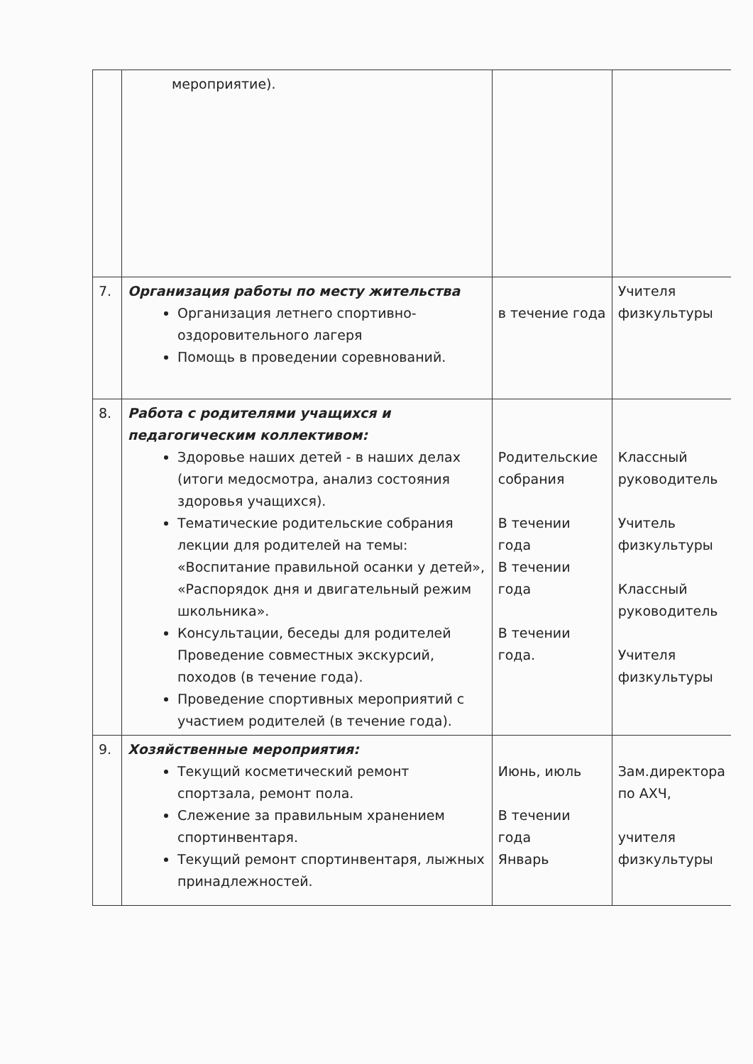| | мероприятие). | | |
| 7. | Организация работы по месту жительства Организация летнего спортивно-оздоровительного лагеря Помощь в проведении соревнований. | в течение года | Учителя физкультуры |
| 8. | Работа с родителями учащихся и педагогическим коллективом: Здоровье наших детей - в наших делах (итоги медосмотра, анализ состояния здоровья учащихся). Тематические родительские собрания лекции для родителей на темы: «Воспитание правильной осанки у детей», «Распорядок дня и двигательный режим школьника». Консультации, беседы для родителей Проведение совместных экскурсий, походов (в течение года). Проведение спортивных мероприятий с участием родителей (в течение года). | Родительские собрания В течении года В течении года В течении года. | Классный руководитель Учитель физкультуры Классный руководитель Учителя физкультуры |
| 9. | Хозяйственные мероприятия: Текущий косметический ремонт спортзала, ремонт пола. Слежение за правильным хранением спортинвентаря. Текущий ремонт спортинвентаря, лыжных принадлежностей. | Июнь, июль В течении года Январь | Зам.директора по АХЧ, учителя физкультуры |